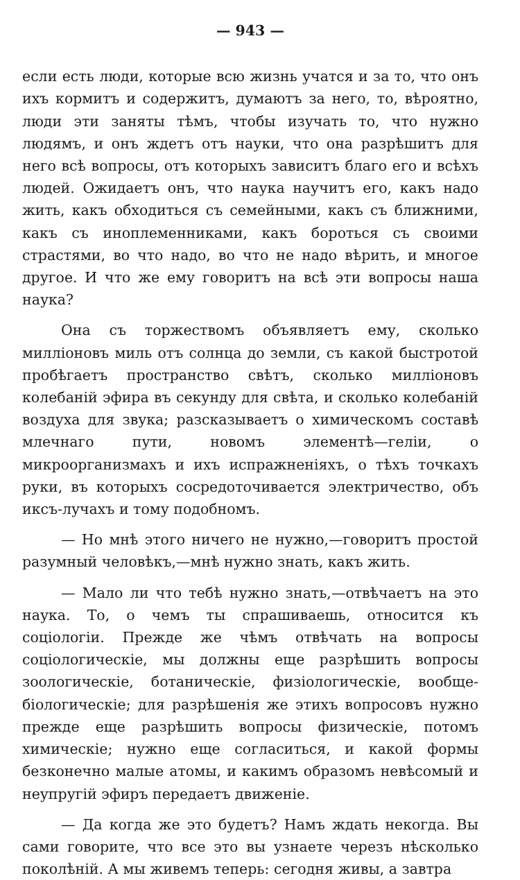— 943 —
если есть люди, которые всю жизнь учатся и за то, что онъ ихъ кормитъ и содержитъ, думаютъ за него, то, вѣроятно, люди эти заняты тѣмъ, чтобы изучать то, что нужно людямъ, и онъ ждетъ отъ науки, что она разрѣшитъ для него всѣ вопросы, отъ которыхъ зависитъ благо его и всѣхъ людей. Ожидаетъ онъ, что наука научитъ его, какъ надо жить, какъ обходиться съ семейными, какъ съ ближними, какъ съ иноплеменниками, какъ бороться съ своими страстями, во что надо, во что не надо вѣрить, и многое другое. И что же ему говоритъ на всѣ эти вопросы наша наука?
Она съ торжествомъ объявляетъ ему, сколько милліоновъ миль отъ солнца до земли, съ какой быстротой пробѣгаетъ пространство свѣтъ, сколько милліоновъ колебаній эфира въ секунду для свѣта, и сколько колебаній воздуха для звука; разсказываетъ о химическомъ составѣ млечнаго пути, новомъ элементѣ—геліи, о микроорганизмахъ и ихъ испражненіяхъ, о тѣхъ точкахъ руки, въ которыхъ сосредоточивается электричество, объ иксъ-лучахъ и тому подобномъ.
— Но мнѣ этого ничего не нужно,—говоритъ простой разумный человѣкъ,—мнѣ нужно знать, какъ жить.
— Мало ли что тебѣ нужно знать,—отвѣчаетъ на это наука. То, о чемъ ты спрашиваешь, относится къ соціологіи. Прежде же чѣмъ отвѣчать на вопросы соціологическіе, мы должны еще разрѣшить вопросы зоологическіе, ботаническіе, физіологическіе, вообще-біологическіе; для разрѣшенія же этихъ вопросовъ нужно прежде еще разрѣшить вопросы физическіе, потомъ химическіе; нужно еще согласиться, и какой формы безконечно малые атомы, и какимъ образомъ невѣсомый и неупругій эфиръ передаетъ движеніе.
— Да когда же это будетъ? Намъ ждать некогда. Вы сами говорите, что все это вы узнаете черезъ нѣсколько поколѣній. А мы живемъ теперь: сегодня живы, а завтра